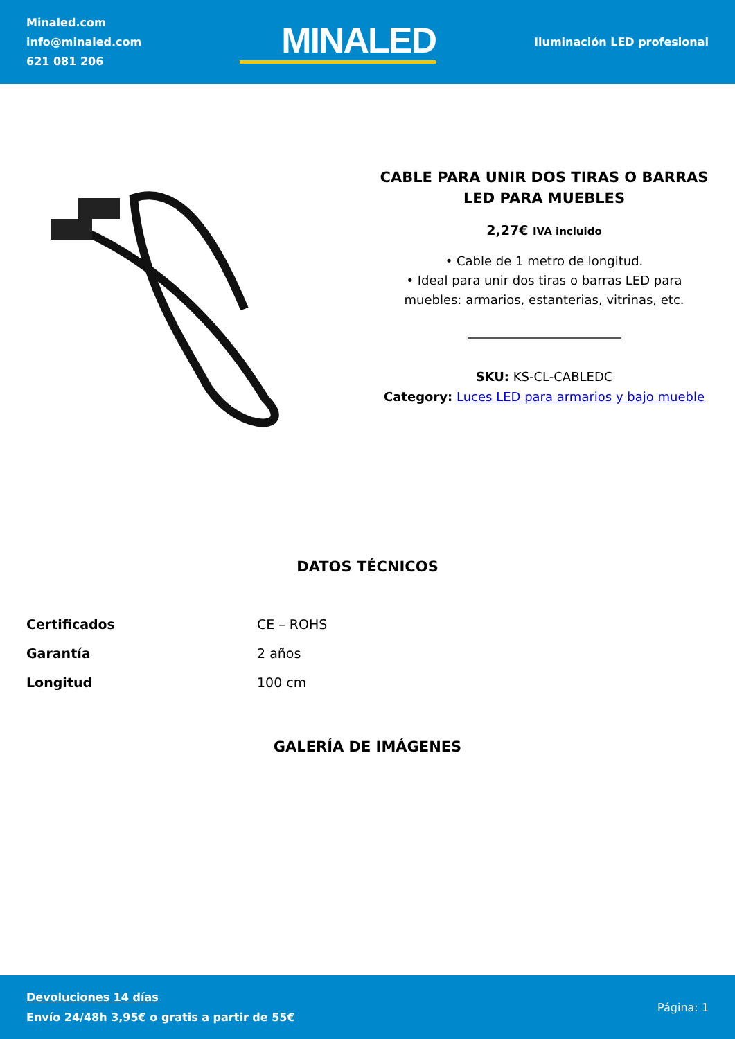Minaled.com
info@minaled.com
621 081 206
MINALED
Iluminación LED profesional
CABLE PARA UNIR DOS TIRAS O BARRAS LED PARA MUEBLES
2,27€ IVA incluido
• Cable de 1 metro de longitud.
• Ideal para unir dos tiras o barras LED para muebles: armarios, estanterias, vitrinas, etc.
SKU: KS-CL-CABLEDC
Category: Luces LED para armarios y bajo mueble
DATOS TÉCNICOS
| Certificados | CE – ROHS |
| Garantía | 2 años |
| Longitud | 100 cm |
GALERÍA DE IMÁGENES
Devoluciones 14 días
Envío 24/48h 3,95€ o gratis a partir de 55€
Página: 1